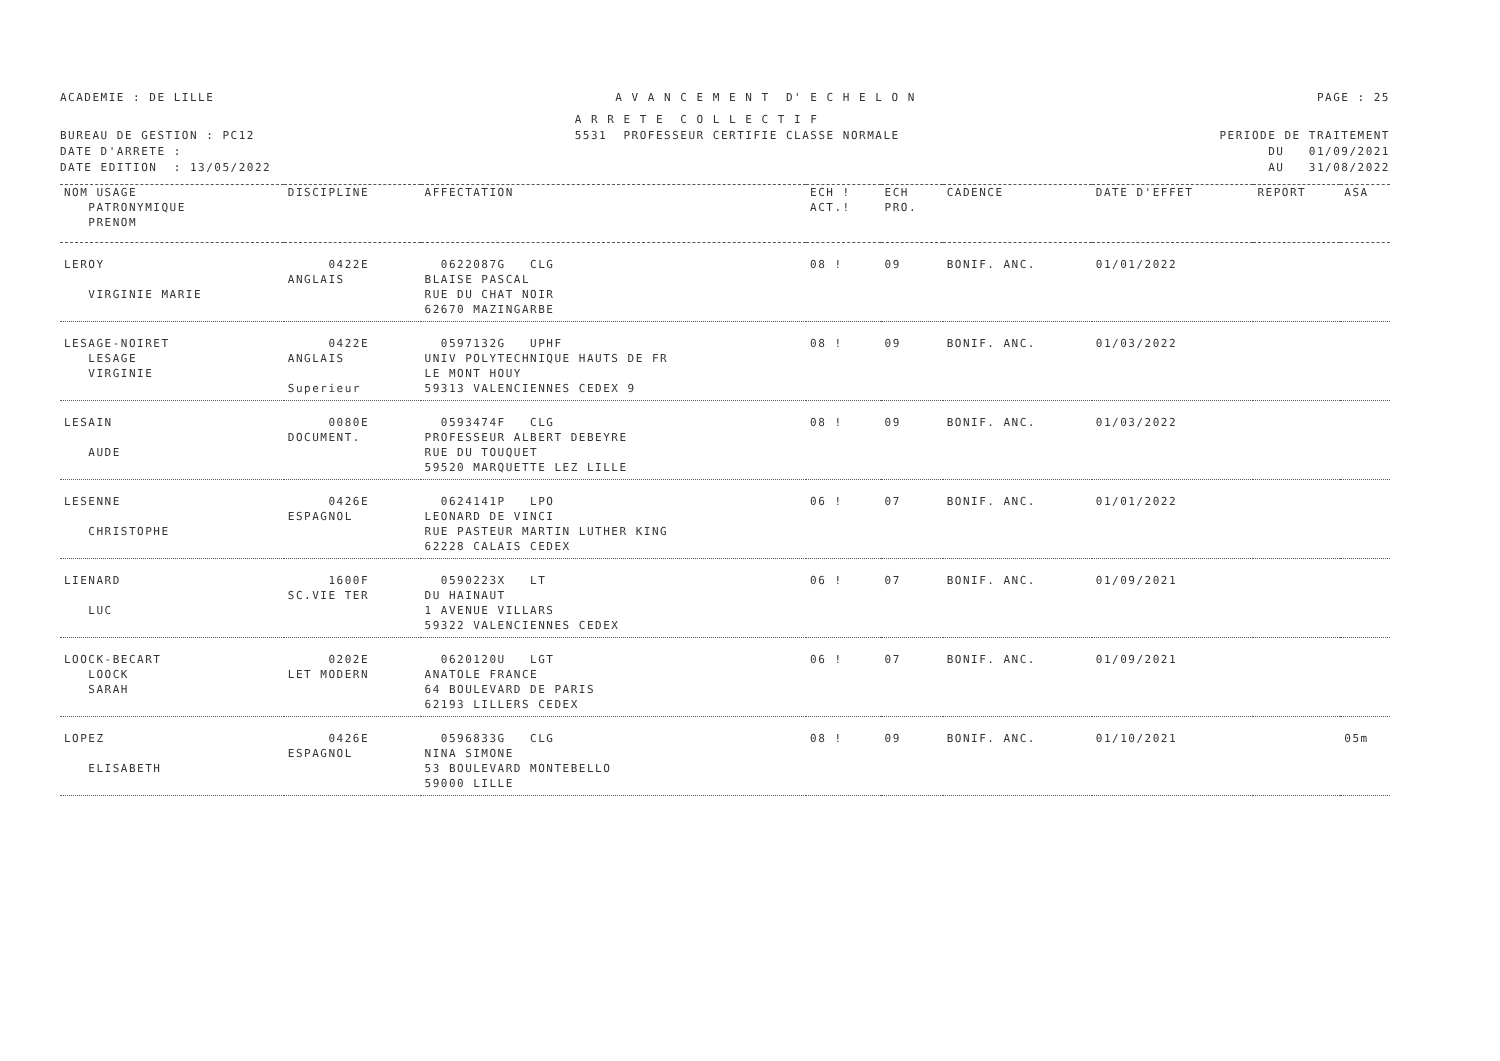ACADEMIE : DE LILLE
A V A N C E M E N T D' E C H E L O N
PAGE : 25
BUREAU DE GESTION : PC12
A R R E T E C O L L E C T I F 5531 PROFESSEUR CERTIFIE CLASSE NORMALE
PERIODE DE TRAITEMENT
DATE D'ARRETE : DATE EDITION : 13/05/2022
DU 01/09/2021 AU 31/08/2022
| NOM USAGE PATRONYMIQUE PRENOM | DISCIPLINE | AFFECTATION | ECH ! ACT.! | ECH PRO. | CADENCE | DATE D'EFFET | REPORT | ASA |
| --- | --- | --- | --- | --- | --- | --- | --- | --- |
| LEROY VIRGINIE MARIE | 0422E ANGLAIS | 0622087G CLG BLAISE PASCAL RUE DU CHAT NOIR 62670 MAZINGARBE | 08 ! | 09 | BONIF. ANC. | 01/01/2022 | | |
| LESAGE-NOIRET LESAGE VIRGINIE | 0422E ANGLAIS Superieur | 0597132G UPHF UNIV POLYTECHNIQUE HAUTS DE FR LE MONT HOUY 59313 VALENCIENNES CEDEX 9 | 08 ! | 09 | BONIF. ANC. | 01/03/2022 | | |
| LESAIN AUDE | 0080E DOCUMENT. | 0593474F CLG PROFESSEUR ALBERT DEBEYRE RUE DU TOUQUET 59520 MARQUETTE LEZ LILLE | 08 ! | 09 | BONIF. ANC. | 01/03/2022 | | |
| LESENNE CHRISTOPHE | 0426E ESPAGNOL | 0624141P LPO LEONARD DE VINCI RUE PASTEUR MARTIN LUTHER KING 62228 CALAIS CEDEX | 06 ! | 07 | BONIF. ANC. | 01/01/2022 | | |
| LIENARD LUC | 1600F SC.VIE TER | 0590223X LT DU HAINAUT 1 AVENUE VILLARS 59322 VALENCIENNES CEDEX | 06 ! | 07 | BONIF. ANC. | 01/09/2021 | | |
| LOOCK-BECART LOOCK SARAH | 0202E LET MODERN | 0620120U LGT ANATOLE FRANCE 64 BOULEVARD DE PARIS 62193 LILLERS CEDEX | 06 ! | 07 | BONIF. ANC. | 01/09/2021 | | |
| LOPEZ ELISABETH | 0426E ESPAGNOL | 0596833G CLG NINA SIMONE 53 BOULEVARD MONTEBELLO 59000 LILLE | 08 ! | 09 | BONIF. ANC. | 01/10/2021 | | 05m |